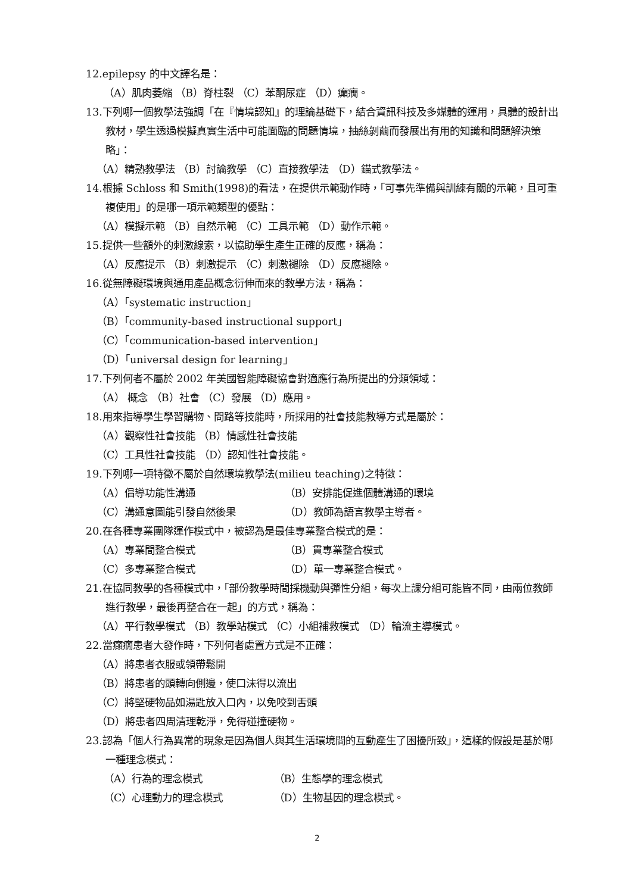12.epilepsy 的中文譯名是：
（A）肌肉萎縮 （B）脊柱裂 （C）苯酮尿症 （D）癲癇。
13.下列哪一個教學法強調「在『情境認知』的理論基礎下，結合資訊科技及多媒體的運用，具體的設計出教材，學生透過模擬真實生活中可能面臨的問題情境，抽絲剝繭而發展出有用的知識和問題解決策略」：
（A）精熟教學法 （B）討論教學 （C）直接教學法 （D）錨式教學法。
14.根據 Schloss 和 Smith(1998)的看法，在提供示範動作時，「可事先準備與訓練有關的示範，且可重複使用」的是哪一項示範類型的優點：
（A）模擬示範 （B）自然示範 （C）工具示範 （D）動作示範。
15.提供一些額外的刺激線索，以協助學生產生正確的反應，稱為：
（A）反應提示 （B）刺激提示 （C）刺激褪除 （D）反應褪除。
16.從無障礙環境與通用產品概念衍伸而來的教學方法，稱為：
（A）「systematic instruction」
（B）「community-based instructional support」
（C）「communication-based intervention」
（D）「universal design for learning」
17.下列何者不屬於 2002 年美國智能障礙協會對適應行為所提出的分類領域：
（A） 概念 （B）社會 （C）發展 （D）應用。
18.用來指導學生學習購物、問路等技能時，所採用的社會技能教導方式是屬於：
（A）觀察性社會技能 （B）情感性社會技能
（C）工具性社會技能 （D）認知性社會技能。
19.下列哪一項特徵不屬於自然環境教學法(milieu teaching)之特徵：
（A）倡導功能性溝通 （B）安排能促進個體溝通的環境
（C）溝通意圖能引發自然後果 （D）教師為語言教學主導者。
20.在各種專業團隊運作模式中，被認為是最佳專業整合模式的是：
（A）專業間整合模式 （B）貫專業整合模式
（C）多專業整合模式 （D）單一專業整合模式。
21.在協同教學的各種模式中，「部份教學時間採機動與彈性分組，每次上課分組可能皆不同，由兩位教師進行教學，最後再整合在一起」的方式，稱為：
（A）平行教學模式 （B）教學站模式 （C）小組補救模式 （D）輪流主導模式。
22.當癲癇患者大發作時，下列何者處置方式是不正確：
（A）將患者衣服或領帶鬆開
（B）將患者的頭轉向側邊，使口沫得以流出
（C）將堅硬物品如湯匙放入口內，以免咬到舌頭
（D）將患者四周清理乾淨，免得碰撞硬物。
23.認為「個人行為異常的現象是因為個人與其生活環境間的互動產生了困擾所致」，這樣的假設是基於哪一種理念模式：
（A）行為的理念模式 （B）生態學的理念模式
（C）心理動力的理念模式 （D）生物基因的理念模式。
2